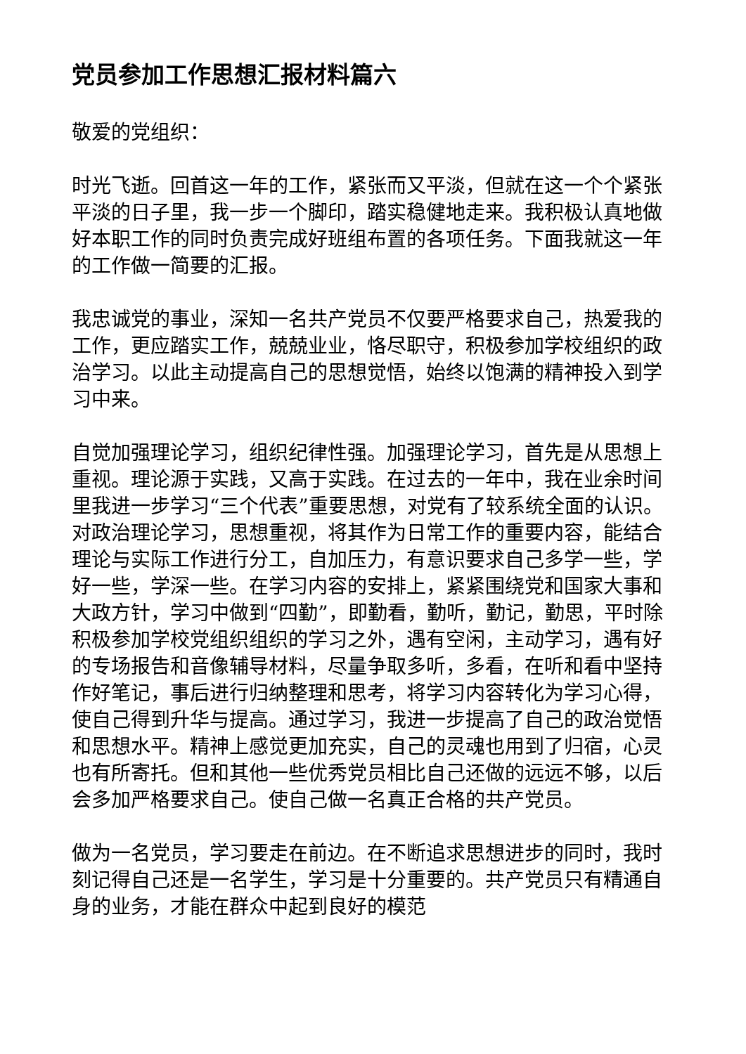党员参加工作思想汇报材料篇六
敬爱的党组织：
时光飞逝。回首这一年的工作，紧张而又平淡，但就在这一个个紧张平淡的日子里，我一步一个脚印，踏实稳健地走来。我积极认真地做好本职工作的同时负责完成好班组布置的各项任务。下面我就这一年的工作做一简要的汇报。
我忠诚党的事业，深知一名共产党员不仅要严格要求自己，热爱我的工作，更应踏实工作，兢兢业业，恪尽职守，积极参加学校组织的政治学习。以此主动提高自己的思想觉悟，始终以饱满的精神投入到学习中来。
自觉加强理论学习，组织纪律性强。加强理论学习，首先是从思想上重视。理论源于实践，又高于实践。在过去的一年中，我在业余时间里我进一步学习“三个代表”重要思想，对党有了较系统全面的认识。对政治理论学习，思想重视，将其作为日常工作的重要内容，能结合理论与实际工作进行分工，自加压力，有意识要求自己多学一些，学好一些，学深一些。在学习内容的安排上，紧紧围绕党和国家大事和大政方针，学习中做到“四勤”，即勤看，勤听，勤记，勤思，平时除积极参加学校党组织组织的学习之外，遇有空闲，主动学习，遇有好的专场报告和音像辅导材料，尽量争取多听，多看，在听和看中坚持作好笔记，事后进行归纳整理和思考，将学习内容转化为学习心得，使自己得到升华与提高。通过学习，我进一步提高了自己的政治觉悟和思想水平。精神上感觉更加充实，自己的灵魂也用到了归宿，心灵也有所寄托。但和其他一些优秀党员相比自己还做的远远不够，以后会多加严格要求自己。使自己做一名真正合格的共产党员。
做为一名党员，学习要走在前边。在不断追求思想进步的同时，我时刻记得自己还是一名学生，学习是十分重要的。共产党员只有精通自身的业务，才能在群众中起到良好的模范